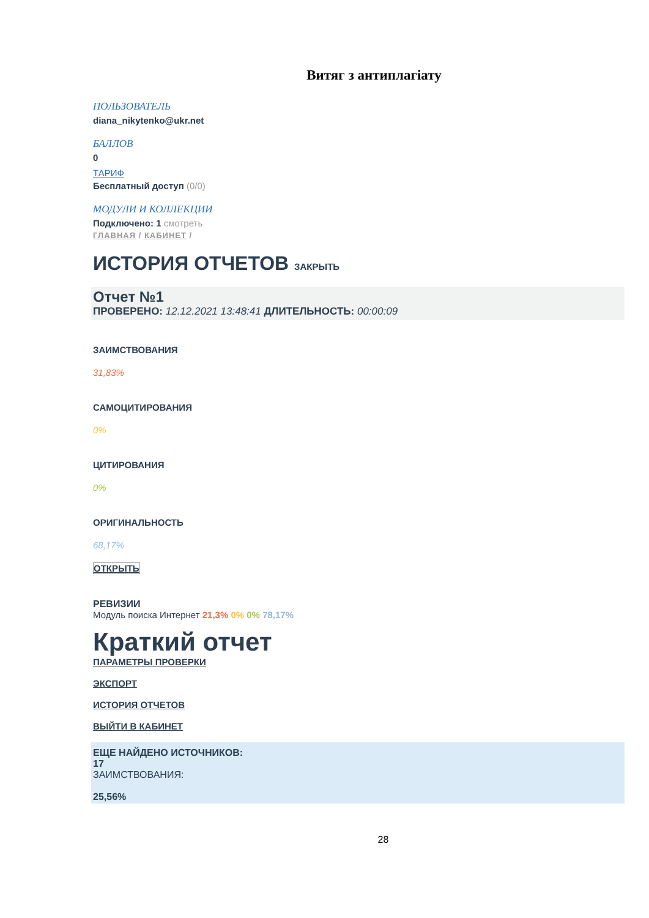Витяг з антиплагіату
ПОЛЬЗОВАТЕЛЬ
diana_nikytenko@ukr.net
БАЛЛОВ
0
ТАРИФ
Бесплатный доступ (0/0)
МОДУЛИ И КОЛЛЕКЦИИ
Подключено: 1 смотреть
ГЛАВНАЯ / КАБИНЕТ /
ИСТОРИЯ ОТЧЕТОВ ЗАКРЫТЬ
Отчет №1
ПРОВЕРЕНО: 12.12.2021 13:48:41 ДЛИТЕЛЬНОСТЬ: 00:00:09
ЗАИМСТВОВАНИЯ
31,83%
САМОЦИТИРОВАНИЯ
0%
ЦИТИРОВАНИЯ
0%
ОРИГИНАЛЬНОСТЬ
68,17%
ОТКРЫТЬ
РЕВИЗИИ
Модуль поиска Интернет 21,3% 0% 0% 78,17%
Краткий отчет
ПАРАМЕТРЫ ПРОВЕРКИ
ЭКСПОРТ
ИСТОРИЯ ОТЧЕТОВ
ВЫЙТИ В КАБИНЕТ
ЕЩЕ НАЙДЕНО ИСТОЧНИКОВ:
17
ЗАИМСТВОВАНИЯ:
25,56%
28